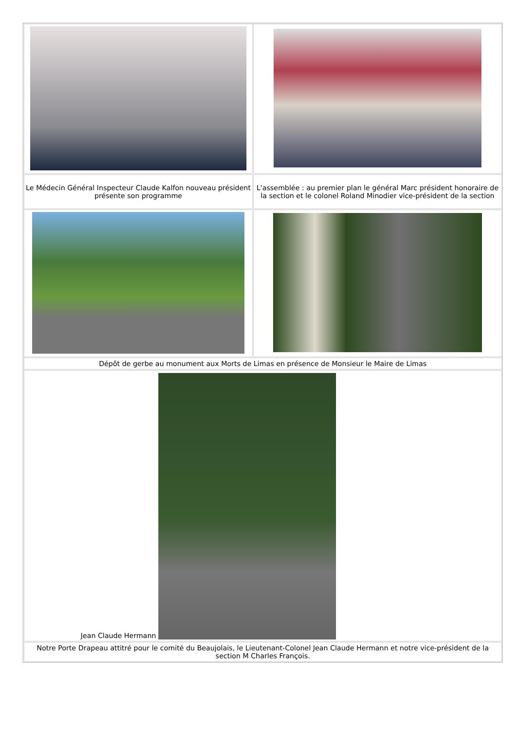| Le Médecin Général Inspecteur Claude Kalfon nouveau président présente son programme | L'assemblée : au premier plan le général Marc président honoraire de la section et le colonel Roland Minodier vice-président de la section |
| Dépôt de gerbe au monument aux Morts de Limas en présence de Monsieur le Maire de Limas | |
| Jean Claude Hermann | |
| Notre Porte Drapeau attitré pour le comité du Beaujolais, le Lieutenant-Colonel Jean Claude Hermann et notre vice-président de la section M Charles François. | |